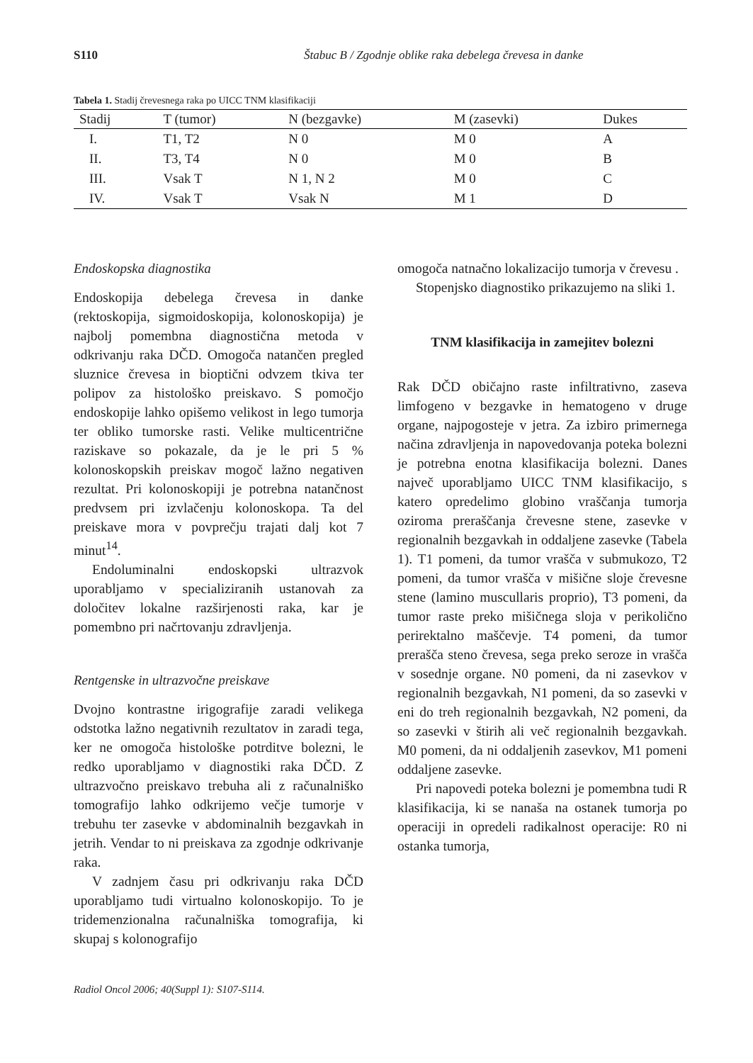S110 Štabuc B / Zgodnje oblike raka debelega črevesa in danke
Tabela 1. Stadij črevesnega raka po UICC TNM klasifikaciji
| Stadij | T (tumor) | N (bezgavke) | M (zasevki) | Dukes |
| --- | --- | --- | --- | --- |
| I. | T1, T2 | N 0 | M 0 | A |
| II. | T3, T4 | N 0 | M 0 | B |
| III. | Vsak T | N 1, N 2 | M 0 | C |
| IV. | Vsak T | Vsak N | M 1 | D |
Endoskopska diagnostika
Endoskopija debelega črevesa in danke (rektoskopija, sigmoidoskopija, kolonoskopija) je najbolj pomembna diagnostična metoda v odkrivanju raka DČD. Omogoča natančen pregled sluznice črevesa in bioptični odvzem tkiva ter polipov za histološko preiskavo. S pomočjo endoskopije lahko opišemo velikost in lego tumorja ter obliko tumorske rasti. Velike multicentrične raziskave so pokazale, da je le pri 5 % kolonoskopskih preiskav mogoč lažno negativen rezultat. Pri kolonoskopiji je potrebna natančnost predvsem pri izvlačenju kolonoskopa. Ta del preiskave mora v povprečju trajati dalj kot 7 minut<sup>14</sup>.
Endoluminalni endoskopski ultrazvok uporabljamo v specializiranih ustanovah za določitev lokalne razširjenosti raka, kar je pomembno pri načrtovanju zdravljenja.
Rentgenske in ultrazvočne preiskave
Dvojno kontrastne irigografije zaradi velikega odstotka lažno negativnih rezultatov in zaradi tega, ker ne omogoča histološke potrditve bolezni, le redko uporabljamo v diagnostiki raka DČD. Z ultrazvočno preiskavo trebuha ali z računalniško tomografijo lahko odkrijemo večje tumorje v trebuhu ter zasevke v abdominalnih bezgavkah in jetrih. Vendar to ni preiskava za zgodnje odkrivanje raka.
V zadnjem času pri odkrivanju raka DČD uporabljamo tudi virtualno kolonoskopijo. To je tridemenzionalna računalniška tomografija, ki skupaj s kolonografijo
omogoča natnačno lokalizacijo tumorja v črevesu .
Stopenjsko diagnostiko prikazujemo na sliki 1.
TNM klasifikacija in zamejitev bolezni
Rak DČD običajno raste infiltrativno, zaseva limfogeno v bezgavke in hematogeno v druge organe, najpogosteje v jetra. Za izbiro primernega načina zdravljenja in napovedovanja poteka bolezni je potrebna enotna klasifikacija bolezni. Danes največ uporabljamo UICC TNM klasifikacijo, s katero opredelimo globino vraščanja tumorja oziroma preraščanja črevesne stene, zasevke v regionalnih bezgavkah in oddaljene zasevke (Tabela 1). T1 pomeni, da tumor vrašča v submukozo, T2 pomeni, da tumor vrašča v mišične sloje črevesne stene (lamino muscullaris proprio), T3 pomeni, da tumor raste preko mišičnega sloja v perikolično perirektalno maščevje. T4 pomeni, da tumor prerašča steno črevesa, sega preko seroze in vrašča v sosednje organe. N0 pomeni, da ni zasevkov v regionalnih bezgavkah, N1 pomeni, da so zasevki v eni do treh regionalnih bezgavkah, N2 pomeni, da so zasevki v štirih ali več regionalnih bezgavkah. M0 pomeni, da ni oddaljenih zasevkov, M1 pomeni oddaljene zasevke.
Pri napovedi poteka bolezni je pomembna tudi R klasifikacija, ki se nanaša na ostanek tumorja po operaciji in opredeli radikalnost operacije: R0 ni ostanka tumorja,
Radiol Oncol 2006; 40(Suppl 1): S107-S114.